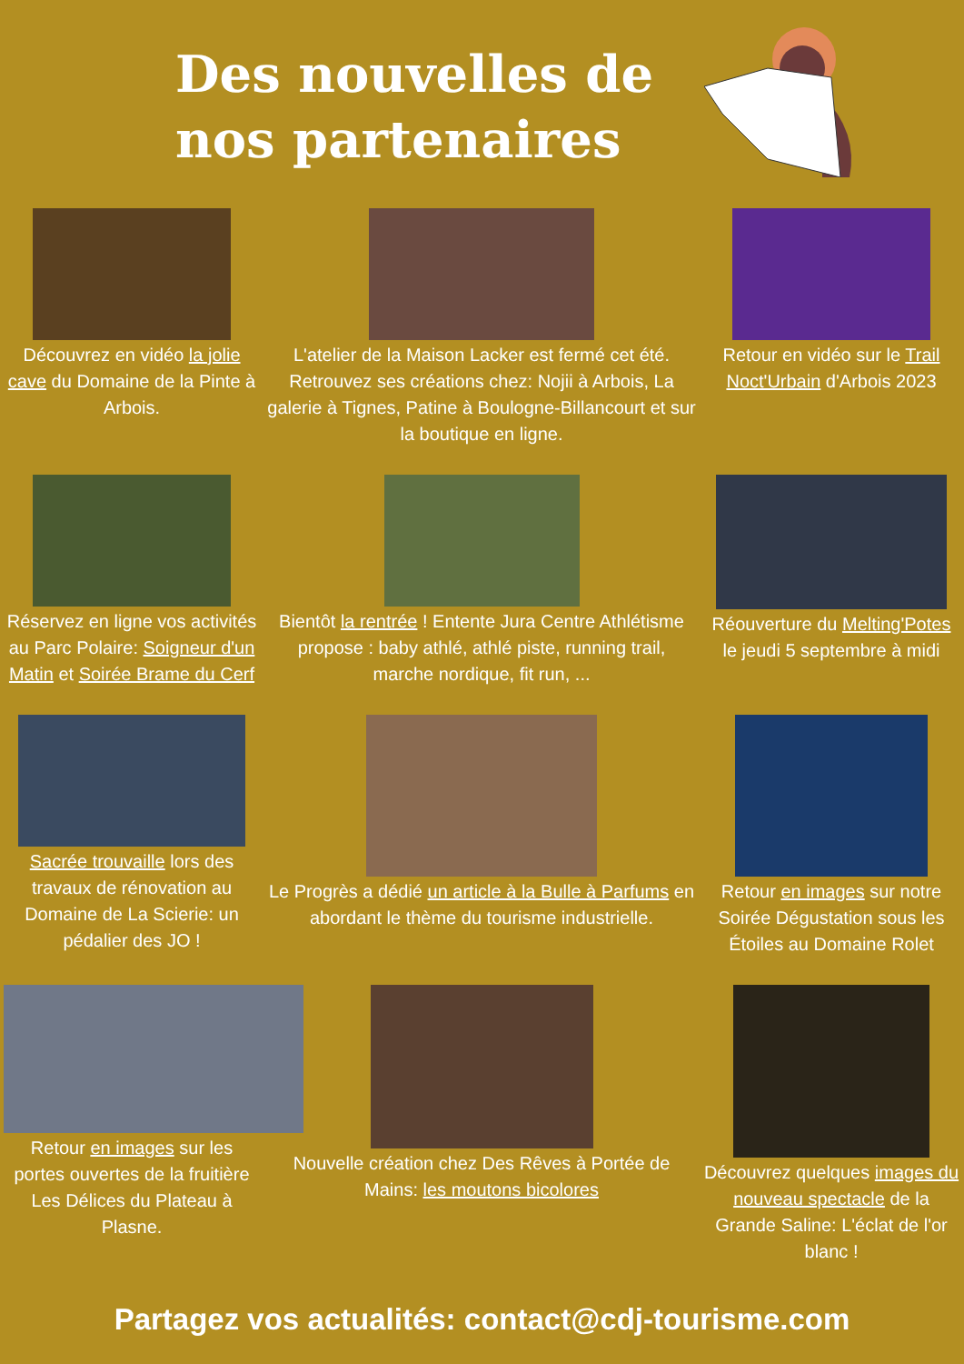Des nouvelles de nos partenaires
Découvrez en vidéo la jolie cave du Domaine de la Pinte à Arbois.
L'atelier de la Maison Lacker est fermé cet été. Retrouvez ses créations chez: Nojii à Arbois, La galerie à Tignes, Patine à Boulogne-Billancourt et sur la boutique en ligne.
Retour en vidéo sur le Trail Noct'Urbain d'Arbois 2023
Réservez en ligne vos activités au Parc Polaire: Soigneur d'un Matin et Soirée Brame du Cerf
Bientôt la rentrée ! Entente Jura Centre Athlétisme propose : baby athlé, athlé piste, running trail, marche nordique, fit run, ...
Réouverture du Melting'Potes le jeudi 5 septembre à midi
Sacrée trouvaille lors des travaux de rénovation au Domaine de La Scierie: un pédalier des JO !
Le Progrès a dédié un article à la Bulle à Parfums en abordant le thème du tourisme industrielle.
Retour en images sur notre Soirée Dégustation sous les Étoiles au Domaine Rolet
Retour en images sur les portes ouvertes de la fruitière Les Délices du Plateau à Plasne.
Nouvelle création chez Des Rêves à Portée de Mains: les moutons bicolores
Découvrez quelques images du nouveau spectacle de la Grande Saline: L'éclat de l'or blanc !
Partagez vos actualités: contact@cdj-tourisme.com